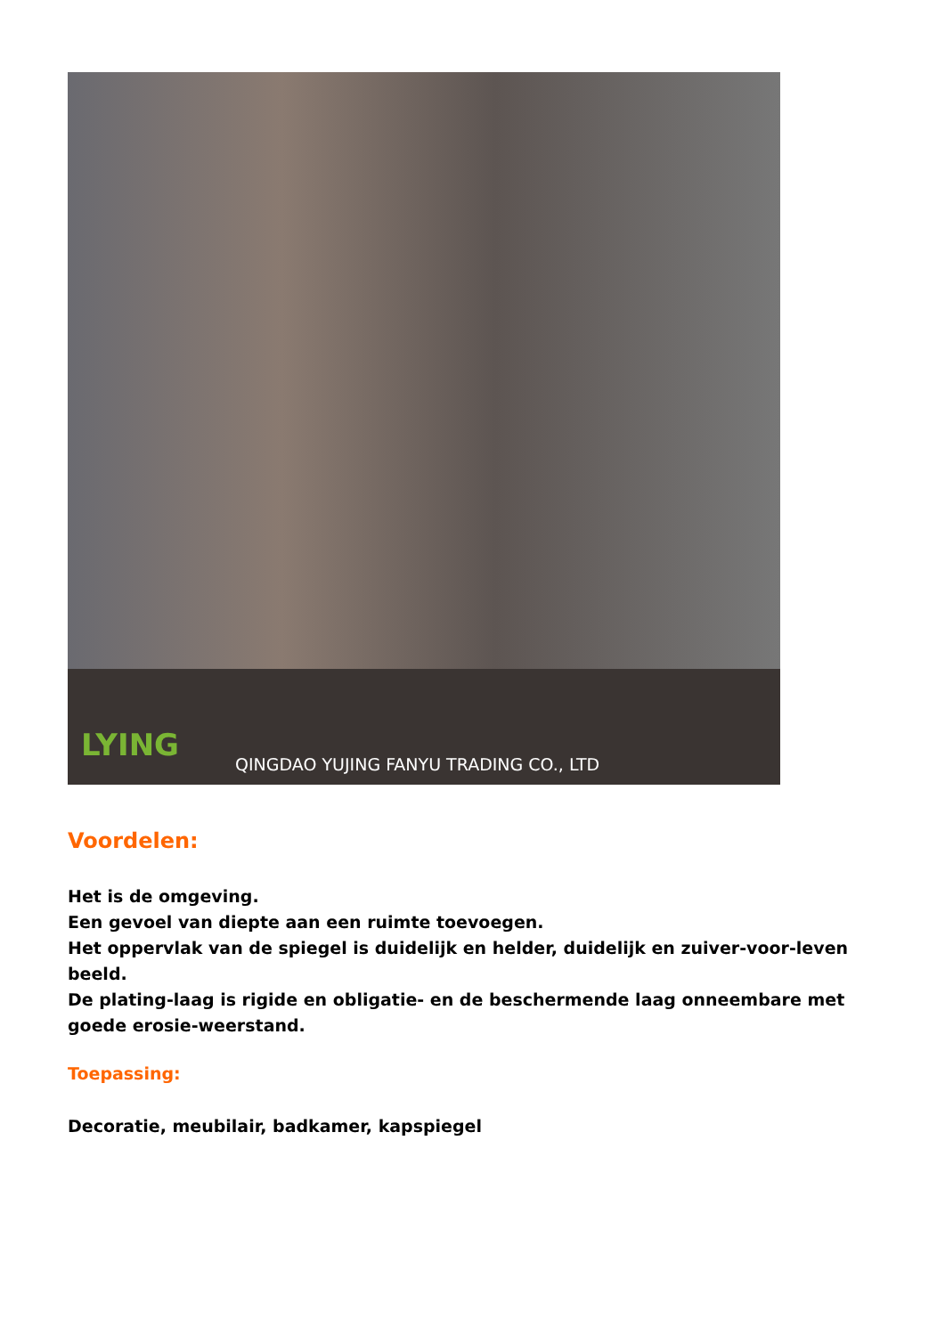LYING
QINGDAO YUJING FANYU TRADING CO., LTD
Voordelen:
Het is de omgeving.
Een gevoel van diepte aan een ruimte toevoegen.
Het oppervlak van de spiegel is duidelijk en helder, duidelijk en zuiver-voor-leven beeld.
De plating-laag is rigide en obligatie- en de beschermende laag onneembare met goede erosie-weerstand.
Toepassing:
Decoratie, meubilair, badkamer, kapspiegel